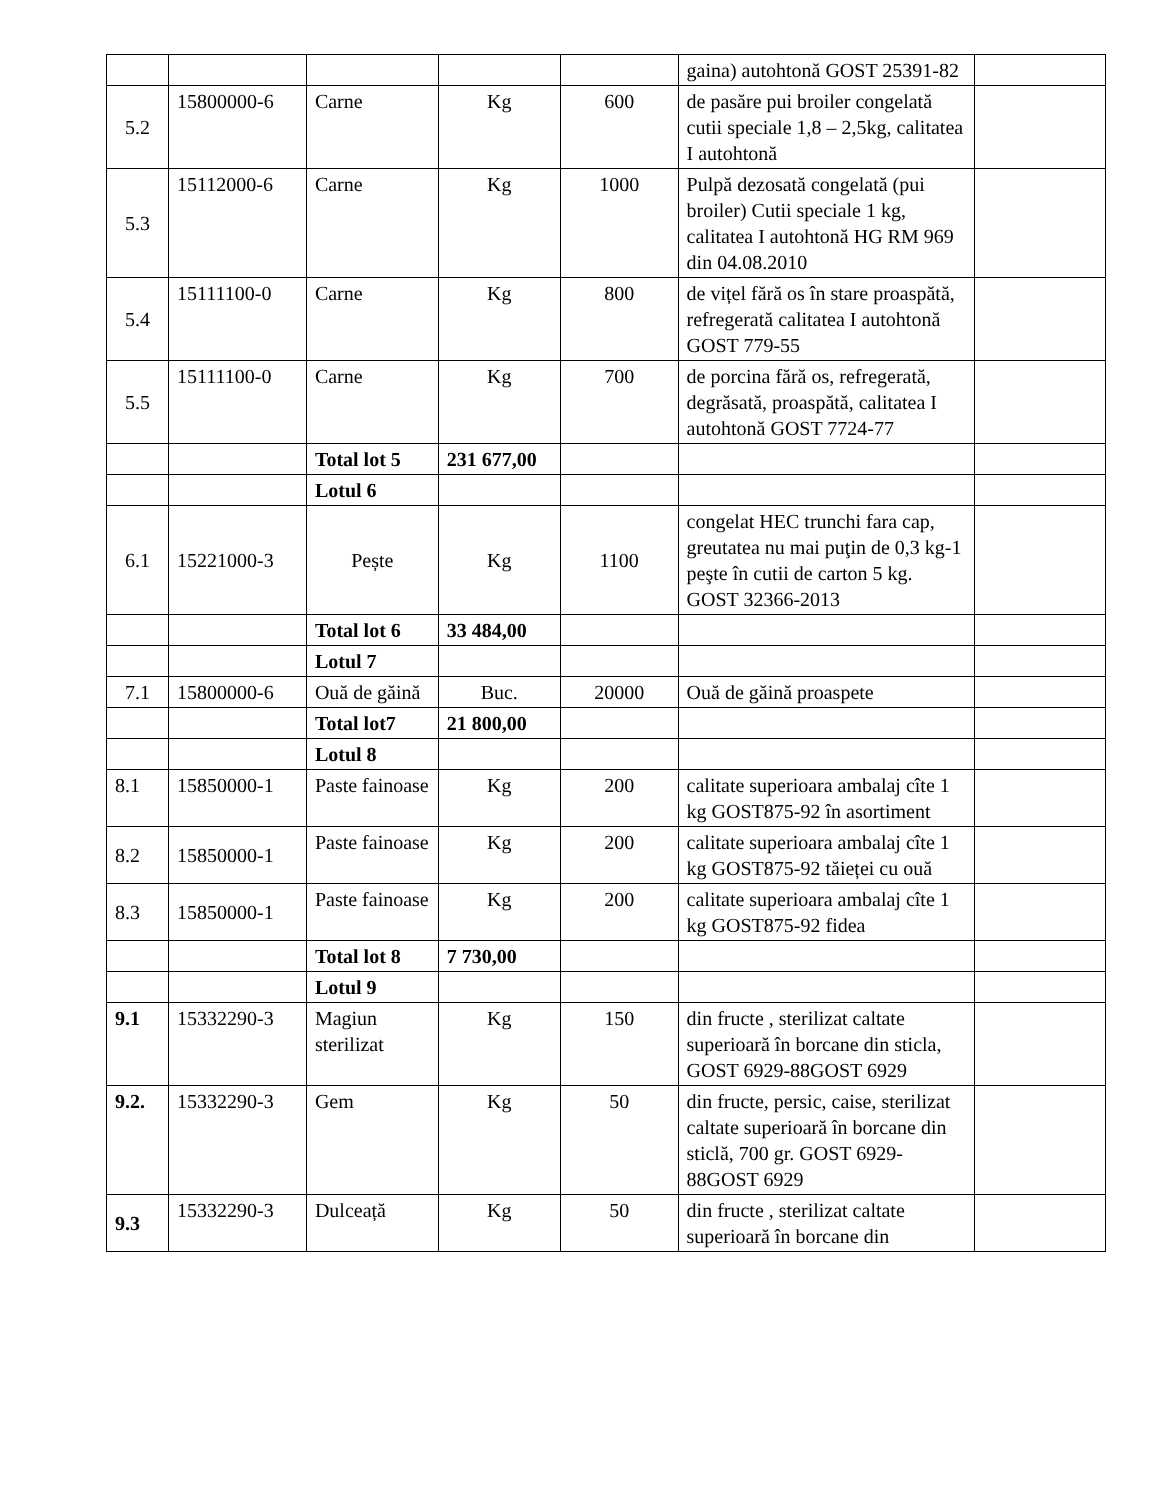| | | | | | gaina) autohtonă GOST 25391-82 | |
| 5.2 | 15800000-6 | Carne | Kg | 600 | de pasăre pui broiler congelată cutii speciale 1,8 – 2,5kg, calitatea I autohtonă | |
| 5.3 | 15112000-6 | Carne | Kg | 1000 | Pulpă dezosată congelată (pui broiler) Cutii speciale 1 kg, calitatea I autohtonă HG RM 969 din 04.08.2010 | |
| 5.4 | 15111100-0 | Carne | Kg | 800 | de vițel fără os în stare proaspătă, refregerată calitatea I autohtonă GOST 779-55 | |
| 5.5 | 15111100-0 | Carne | Kg | 700 | de porcina fără os, refregerată, degrăsată, proaspătă, calitatea I autohtonă GOST 7724-77 | |
| | | Total lot 5 | 231 677,00 | | | |
| | | Lotul 6 | | | | |
| 6.1 | 15221000-3 | Pește | Kg | 1100 | congelat HEC trunchi fara cap, greutatea nu mai puţin de 0,3 kg-1 peşte în cutii de carton 5 kg. GOST 32366-2013 | |
| | | Total lot 6 | 33 484,00 | | | |
| | | Lotul 7 | | | | |
| 7.1 | 15800000-6 | Ouă de găină | Buc. | 20000 | Ouă de găină proaspete | |
| | | Total lot7 | 21 800,00 | | | |
| | | Lotul 8 | | | | |
| 8.1 | 15850000-1 | Paste fainoase | Kg | 200 | calitate superioara ambalaj cîte 1 kg GOST875-92 în asortiment | |
| 8.2 | 15850000-1 | Paste fainoase | Kg | 200 | calitate superioara ambalaj cîte 1 kg GOST875-92 tăieței cu ouă | |
| 8.3 | 15850000-1 | Paste fainoase | Kg | 200 | calitate superioara ambalaj cîte 1 kg GOST875-92 fidea | |
| | | Total lot 8 | 7 730,00 | | | |
| | | Lotul 9 | | | | |
| 9.1 | 15332290-3 | Magiun sterilizat | Kg | 150 | din fructe , sterilizat caltate superioară în borcane din sticla, GOST 6929-88GOST 6929 | |
| 9.2. | 15332290-3 | Gem | Kg | 50 | din fructe, persic, caise, sterilizat caltate superioară în borcane din sticlă, 700 gr. GOST 6929-88GOST 6929 | |
| 9.3 | 15332290-3 | Dulceață | Kg | 50 | din fructe , sterilizat caltate superioară în borcane din | |